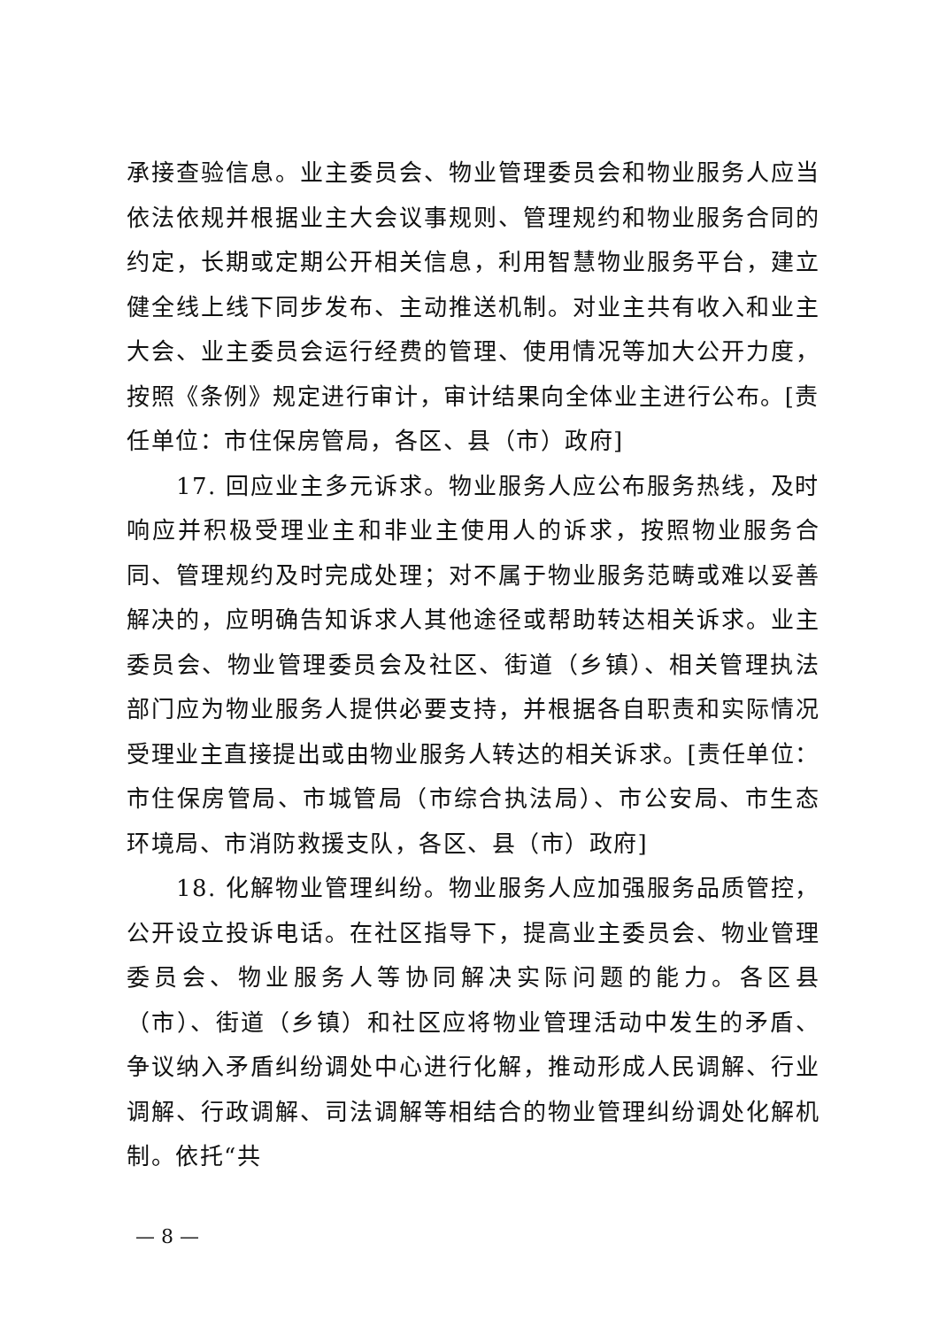承接查验信息。业主委员会、物业管理委员会和物业服务人应当依法依规并根据业主大会议事规则、管理规约和物业服务合同的约定，长期或定期公开相关信息，利用智慧物业服务平台，建立健全线上线下同步发布、主动推送机制。对业主共有收入和业主大会、业主委员会运行经费的管理、使用情况等加大公开力度，按照《条例》规定进行审计，审计结果向全体业主进行公布。[责任单位：市住保房管局，各区、县（市）政府]
17. 回应业主多元诉求。物业服务人应公布服务热线，及时响应并积极受理业主和非业主使用人的诉求，按照物业服务合同、管理规约及时完成处理；对不属于物业服务范畴或难以妥善解决的，应明确告知诉求人其他途径或帮助转达相关诉求。业主委员会、物业管理委员会及社区、街道（乡镇）、相关管理执法部门应为物业服务人提供必要支持，并根据各自职责和实际情况受理业主直接提出或由物业服务人转达的相关诉求。[责任单位：市住保房管局、市城管局（市综合执法局）、市公安局、市生态环境局、市消防救援支队，各区、县（市）政府]
18. 化解物业管理纠纷。物业服务人应加强服务品质管控，公开设立投诉电话。在社区指导下，提高业主委员会、物业管理委员会、物业服务人等协同解决实际问题的能力。各区县（市）、街道（乡镇）和社区应将物业管理活动中发生的矛盾、争议纳入矛盾纠纷调处中心进行化解，推动形成人民调解、行业调解、行政调解、司法调解等相结合的物业管理纠纷调处化解机制。依托“共
— 8 —